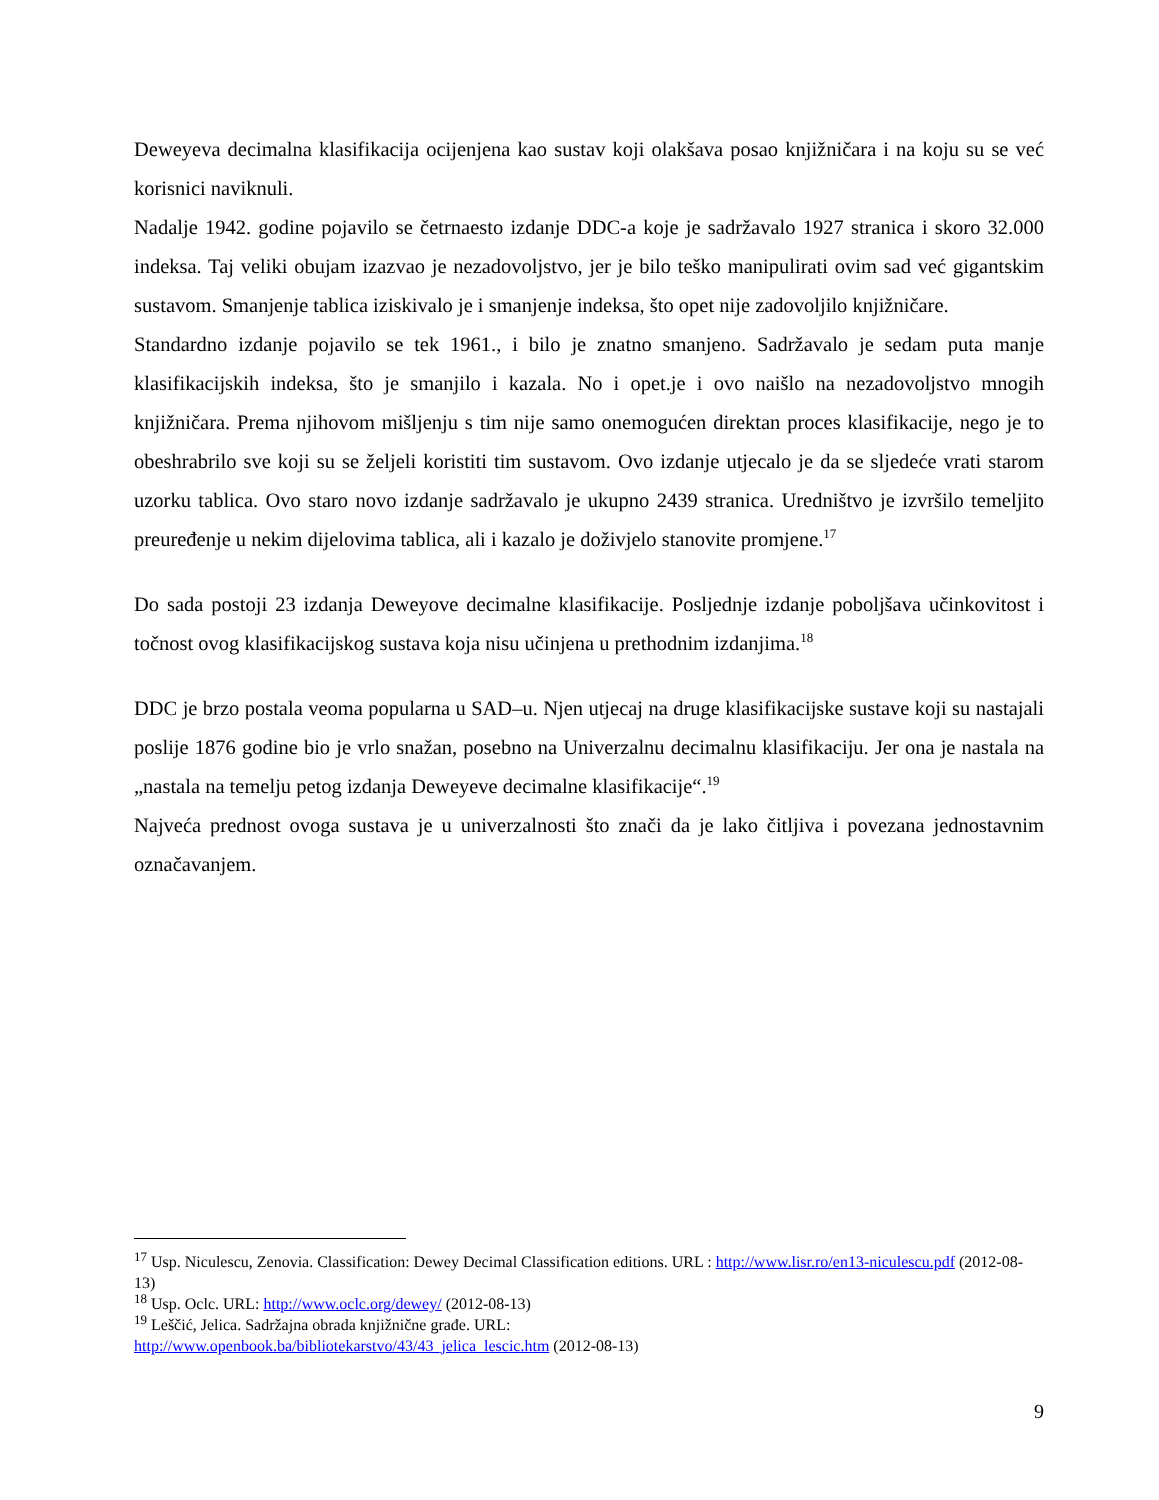Deweyeva decimalna klasifikacija ocijenjena kao sustav koji olakšava posao knjižničara i na koju su se već korisnici naviknuli.
Nadalje 1942. godine pojavilo se četrnaesto izdanje DDC-a koje je sadržavalo 1927 stranica i skoro 32.000 indeksa. Taj veliki obujam izazvao je nezadovoljstvo, jer je bilo teško manipulirati ovim sad već gigantskim sustavom. Smanjenje tablica iziskivalo je i smanjenje indeksa, što opet nije zadovoljilo knjižničare.
Standardno izdanje pojavilo se tek 1961., i bilo je znatno smanjeno. Sadržavalo je sedam puta manje klasifikacijskih indeksa, što je smanjilo i kazala. No i opet.je i ovo naišlo na nezadovoljstvo mnogih knjižničara. Prema njihovom mišljenju s tim nije samo onemogućen direktan proces klasifikacije, nego je to obeshrabrilo sve koji su se željeli koristiti tim sustavom. Ovo izdanje utjecalo je da se sljedeće vrati starom uzorku tablica. Ovo staro novo izdanje sadržavalo je ukupno 2439 stranica. Uredništvo je izvršilo temeljito preuređenje u nekim dijelovima tablica, ali i kazalo je doživjelo stanovite promjene.<sup>17</sup>
Do sada postoji 23 izdanja Deweyove decimalne klasifikacije. Posljednje izdanje poboljšava učinkovitost i točnost ovog klasifikacijskog sustava koja nisu učinjena u prethodnim izdanjima.<sup>18</sup>
DDC je brzo postala veoma popularna u SAD–u. Njen utjecaj na druge klasifikacijske sustave koji su nastajali poslije 1876 godine bio je vrlo snažan, posebno na Univerzalnu decimalnu klasifikaciju. Jer ona je nastala na „nastala na temelju petog izdanja Deweyeve decimalne klasifikacije“.<sup>19</sup>
Najveća prednost ovoga sustava je u univerzalnosti što znači da je lako čitljiva i povezana jednostavnim označavanjem.
<sup>17</sup> Usp. Niculescu, Zenovia. Classification: Dewey Decimal Classification editions. URL : http://www.lisr.ro/en13-niculescu.pdf (2012-08-13)
<sup>18</sup> Usp. Oclc. URL: http://www.oclc.org/dewey/ (2012-08-13)
<sup>19</sup> Leščić, Jelica. Sadržajna obrada knjižnične građe. URL:
http://www.openbook.ba/bibliotekarstvo/43/43_jelica_lescic.htm (2012-08-13)
9